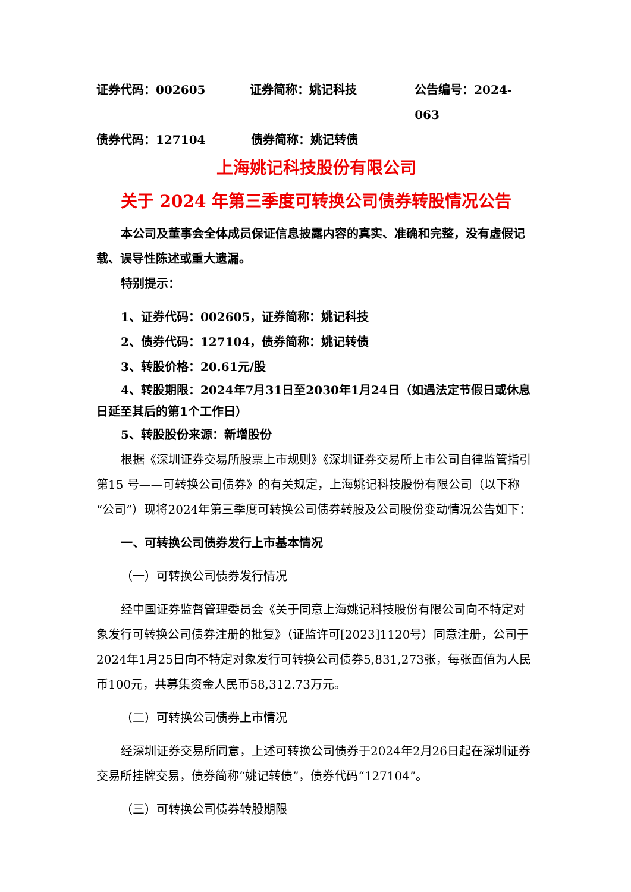证券代码：002605 证券简称：姚记科技 公告编号：2024-063
债券代码：127104 债券简称：姚记转债
上海姚记科技股份有限公司
关于 2024 年第三季度可转换公司债券转股情况公告
本公司及董事会全体成员保证信息披露内容的真实、准确和完整，没有虚假记载、误导性陈述或重大遗漏。
特别提示：
1、证券代码：002605，证券简称：姚记科技
2、债券代码：127104，债券简称：姚记转债
3、转股价格：20.61元/股
4、转股期限：2024年7月31日至2030年1月24日（如遇法定节假日或休息日延至其后的第1个工作日）
5、转股股份来源：新增股份
根据《深圳证券交易所股票上市规则》《深圳证券交易所上市公司自律监管指引第15 号——可转换公司债券》的有关规定，上海姚记科技股份有限公司（以下称“公司”）现将2024年第三季度可转换公司债券转股及公司股份变动情况公告如下：
一、可转换公司债券发行上市基本情况
（一）可转换公司债券发行情况
经中国证券监督管理委员会《关于同意上海姚记科技股份有限公司向不特定对象发行可转换公司债券注册的批复》（证监许可[2023]1120号）同意注册，公司于2024年1月25日向不特定对象发行可转换公司债券5,831,273张，每张面值为人民币100元，共募集资金人民币58,312.73万元。
（二）可转换公司债券上市情况
经深圳证券交易所同意，上述可转换公司债券于2024年2月26日起在深圳证券交易所挂牌交易，债券简称“姚记转债”，债券代码“127104”。
（三）可转换公司债券转股期限